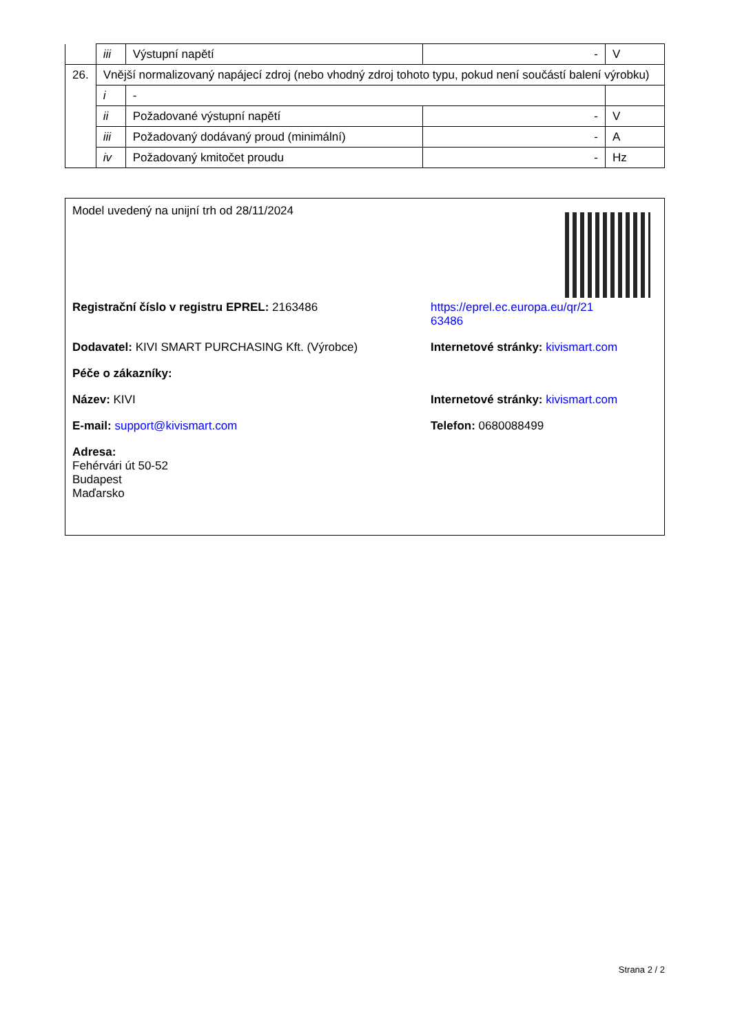| | iii | Výstupní napětí | - | V |
| 26. | Vnější normalizovaný napájecí zdroj (nebo vhodný zdroj tohoto typu, pokud není součástí balení výrobku) | | | |
| | i | - | | |
| | ii | Požadované výstupní napětí | - | V |
| | iii | Požadovaný dodávaný proud (minimální) | - | A |
| | iv | Požadovaný kmitočet proudu | - | Hz |
Model uvedený na unijní trh od 28/11/2024
Registrační číslo v registru EPREL: 2163486 https://eprel.ec.europa.eu/qr/21
63486
Dodavatel: KIVI SMART PURCHASING Kft. (Výrobce) Internetové stránky: kivismart.com
Péče o zákazníky:
Název: KIVI Internetové stránky: kivismart.com
E-mail: support@kivismart.com Telefon: 0680088499
Adresa:
Fehérvári út 50-52
Budapest
Maďarsko
Strana 2 / 2